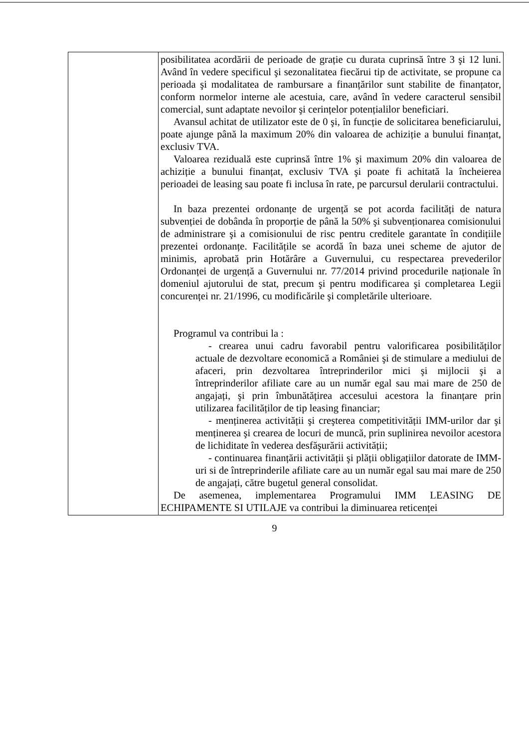| | posibilitatea acordării de perioade de grație cu durata cuprinsă între 3 şi 12 luni. Având în vedere specificul şi sezonalitatea fiecărui tip de activitate, se propune ca perioada şi modalitatea de rambursare a finanțărilor sunt stabilite de finanțator, conform normelor interne ale acestuia, care, având în vedere caracterul sensibil comercial, sunt adaptate nevoilor şi cerințelor potențialilor beneficiari. Avansul achitat de utilizator este de 0 şi, în funcție de solicitarea beneficiarului, poate ajunge până la maximum 20% din valoarea de achiziție a bunului finanțat, exclusiv TVA. Valoarea reziduală este cuprinsă între 1% şi maximum 20% din valoarea de achiziție a bunului finanțat, exclusiv TVA şi poate fi achitată la încheierea perioadei de leasing sau poate fi inclusa în rate, pe parcursul derularii contractului. In baza prezentei ordonanțe de urgență se pot acorda facilități de natura subvenției de dobânda în proporție de până la 50% şi subvenționarea comisionului de administrare şi a comisionului de risc pentru creditele garantate în condițiile prezentei ordonanțe. Facilitățile se acordă în baza unei scheme de ajutor de minimis, aprobată prin Hotărâre a Guvernului, cu respectarea prevederilor Ordonanței de urgență a Guvernului nr. 77/2014 privind procedurile naționale în domeniul ajutorului de stat, precum şi pentru modificarea şi completarea Legii concurenței nr. 21/1996, cu modificările şi completările ulterioare. Programul va contribui la : - crearea unui cadru favorabil pentru valorificarea posibilităților actuale de dezvoltare economică a României şi de stimulare a mediului de afaceri, prin dezvoltarea întreprinderilor mici şi mijlocii şi a întreprinderilor afiliate care au un număr egal sau mai mare de 250 de angajați, şi prin îmbunătățirea accesului acestora la finanțare prin utilizarea facilităților de tip leasing financiar; - menținerea activității şi creşterea competitivității IMM-urilor dar şi menținerea şi crearea de locuri de muncă, prin suplinirea nevoilor acestora de lichiditate în vederea desfăşurării activității; - continuarea finanțării activității şi plății obligațiilor datorate de IMM-uri si de întreprinderile afiliate care au un număr egal sau mai mare de 250 de angajați, către bugetul general consolidat. De asemenea, implementarea Programului IMM LEASING DE ECHIPAMENTE SI UTILAJE va contribui la diminuarea reticenței |
9